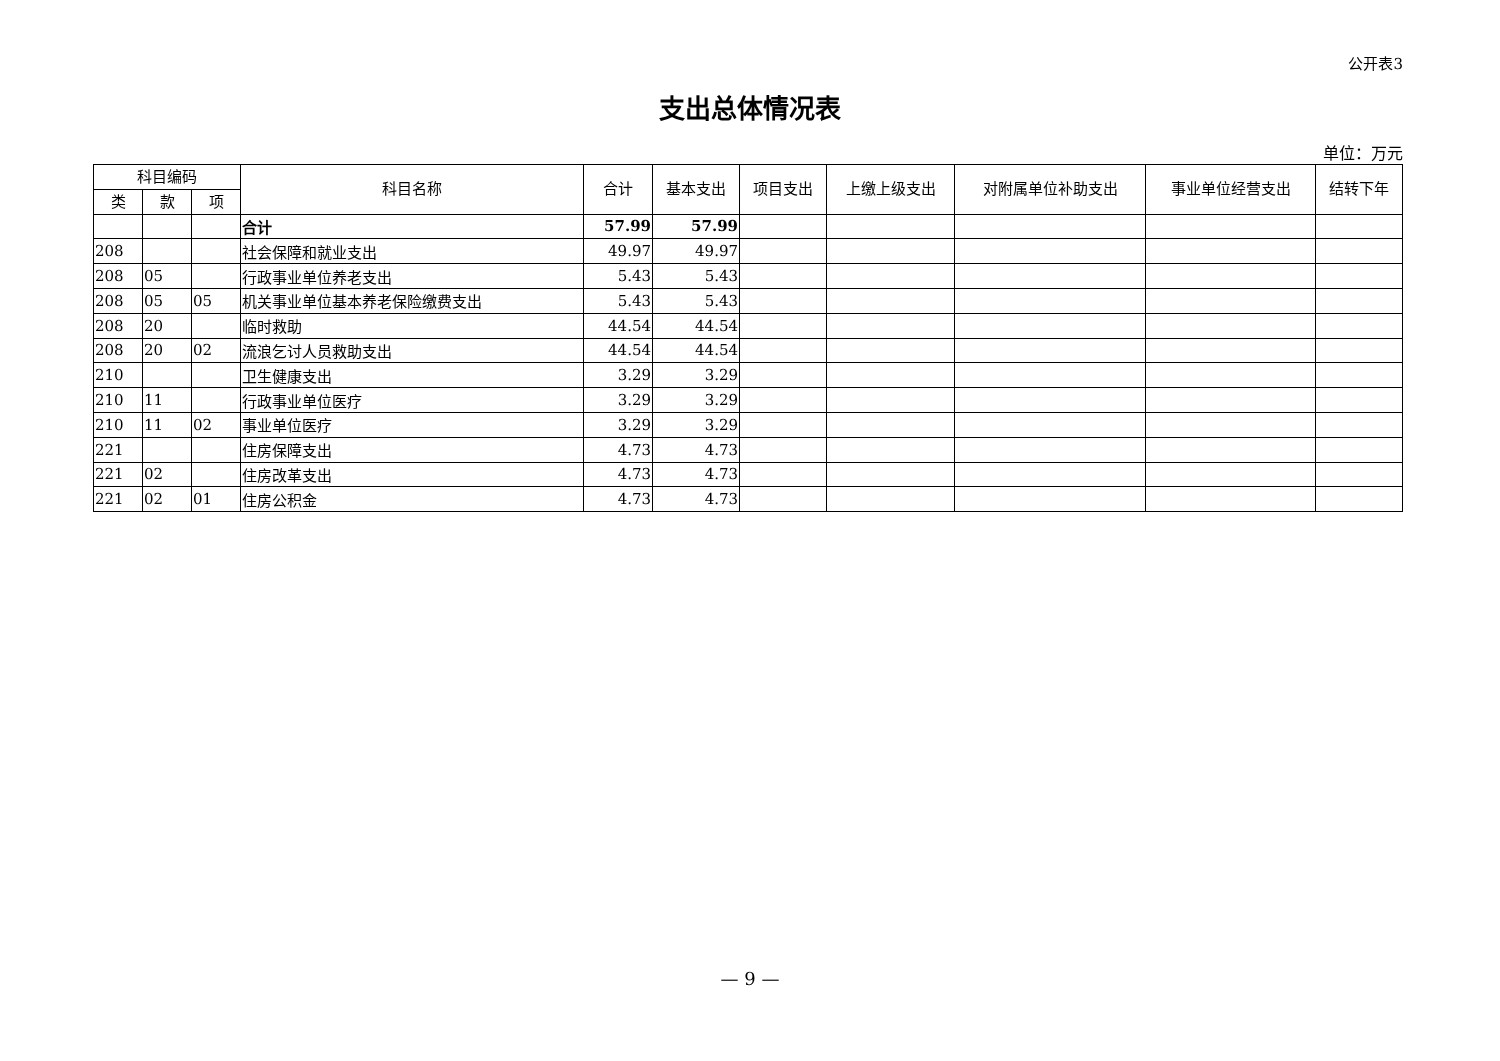公开表3
支出总体情况表
单位：万元
| 科目编码 | | | 科目名称 | 合计 | 基本支出 | 项目支出 | 上缴上级支出 | 对附属单位补助支出 | 事业单位经营支出 | 结转下年 |
| --- | --- | --- | --- | --- | --- | --- | --- | --- | --- | --- |
| 类 | 款 | 项 | | | | | | | | |
| | | | 合计 | 57.99 | 57.99 | | | | | |
| 208 | | | 社会保障和就业支出 | 49.97 | 49.97 | | | | | |
| 208 | 05 | | 行政事业单位养老支出 | 5.43 | 5.43 | | | | | |
| 208 | 05 | 05 | 机关事业单位基本养老保险缴费支出 | 5.43 | 5.43 | | | | | |
| 208 | 20 | | 临时救助 | 44.54 | 44.54 | | | | | |
| 208 | 20 | 02 | 流浪乞讨人员救助支出 | 44.54 | 44.54 | | | | | |
| 210 | | | 卫生健康支出 | 3.29 | 3.29 | | | | | |
| 210 | 11 | | 行政事业单位医疗 | 3.29 | 3.29 | | | | | |
| 210 | 11 | 02 | 事业单位医疗 | 3.29 | 3.29 | | | | | |
| 221 | | | 住房保障支出 | 4.73 | 4.73 | | | | | |
| 221 | 02 | | 住房改革支出 | 4.73 | 4.73 | | | | | |
| 221 | 02 | 01 | 住房公积金 | 4.73 | 4.73 | | | | | |
— 9 —